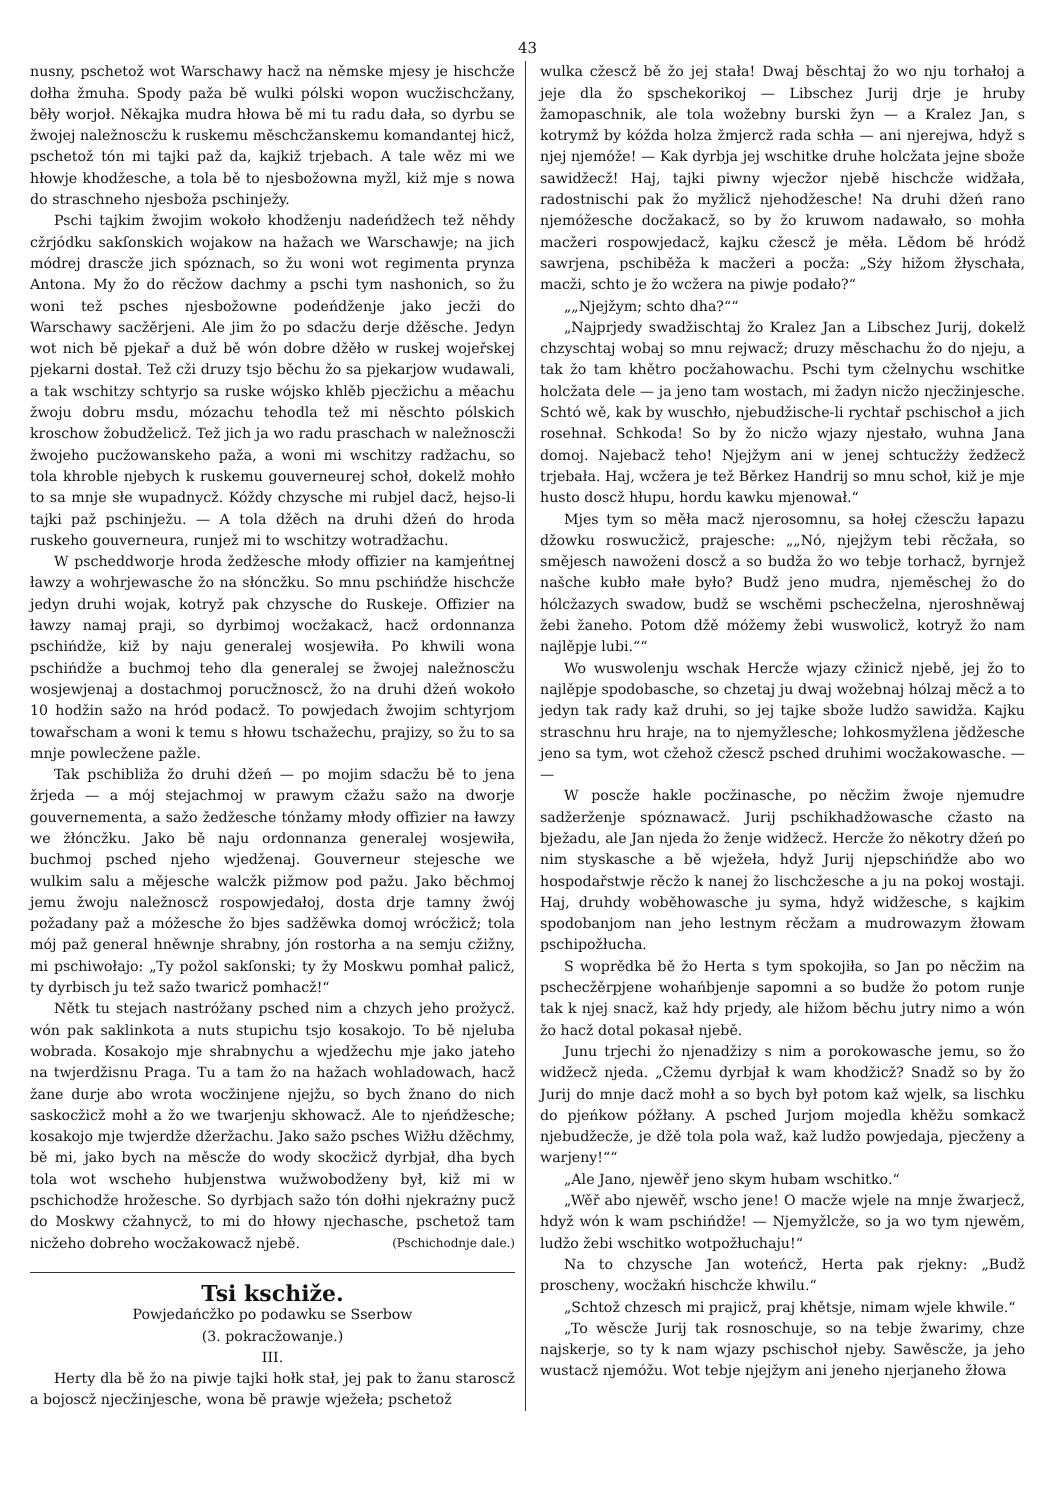43
nusny, pschetož wot Warschawy hacž na němske mjesy je hischcže dołha žmuha. Spody paža bě wulki pólski wopon wucžischcžany, běły worjoł. Někajka mudra hłowa bě mi tu radu dała, so dyrbu se žwojej naležnoscžu k ruskemu měschcžanskemu komandantej hicž, pschetož tón mi tajki paž da, kajkiž trjebach. A tale wěz mi we hłowje khodžesche, a tola bě to njesbožowna myžl, kiž mje s nowa do straschneho njesboža pschinježy.
Pschi tajkim žwojim wokoło khodženju nadeńdžech tež něhdy cžrjódku sakſonskich wojakow na hažach we Warschawje; na jich módrej drascže jich spóznach, so žu woni wot regimenta prynza Antona. My žo do rěcžow dachmy a pschi tym nashonich, so žu woni tež psches njesbožowne podeńdženje jako jecži do Warschawy sacžěrjeni. Ale jim žo po sdacžu derje džěsche. Jedyn wot nich bě pjekař a duž bě wón dobre džěło w ruskej wojeřskej pjekarni dostał. Tež cži druzy tsjo běchu žo sa pjekarjow wudawali, a tak wschitzy schtyrjo sa ruske wójsko khlěb pjecžichu a měachu žwoju dobru msdu, mózachu tehodla tež mi něschto pólskich kroschow žobudželicž. Tež jich ja wo radu praschach w naležnoscži žwojeho pucžowanskeho paža, a woni mi wschitzy radžachu, so tola khroble njebych k ruskemu gouverneurej schoł, dokelž mohło to sa mnje słe wupadnycž. Kóždy chzysche mi rubjel dacž, hejso-li tajki paž pschinježu. — A tola džěch na druhi džeń do hroda ruskeho gouverneura, runjež mi to wschitzy wotradžachu.
W pscheddworje hroda žedžesche młody offizier na kamjeńtnej ławzy a wohrjewasche žo na słóncžku. So mnu pschińdže hischcže jedyn druhi wojak, kotryž pak chzysche do Ruskeje. Offizier na ławzy namaj praji, so dyrbimoj wocžakacž, hacž ordonnanza pschińdže, kiž by naju generalej wosjewiła. Po khwili wona pschińdže a buchmoj teho dla generalej se žwojej naležnoscžu wosjewjenaj a dostachmoj porucžnoscž, žo na druhi džeń wokoło 10 hodžin sažo na hród podacž. To powjedach žwojim schtyrjom towařscham a woni k temu s hłowu tschažechu, prajizy, so žu to sa mnje powlecžene pažle.
Tak pschibliža žo druhi džeń — po mojim sdacžu bě to jena žrjeda — a mój stejachmoj w prawym cžažu sažo na dworje gouvernementa, a sažo žedžesche tónžamy młody offizier na ławzy we žłóncžku. Jako bě naju ordonnanza generalej wosjewiła, buchmoj psched njeho wjedženaj. Gouverneur stejesche we wulkim salu a měјesche walcžk pižmow pod pažu. Jako běchmoj jemu žwoju naležnoscž rospowjedałoj, dosta drje tamny žwój požadany paž a móžesche žo bjes sadžěwka domoj wrócžicž; tola mój paž general hněwnje shrabny, jón rostorha a na semju cžižny, mi pschiwołajo: „Ty požol sakſonski; ty žy Moskwu pomhał palicž, ty dyrbisch ju tež sažo twaricž pomhacž!“
Nětk tu stejach nastróžany psched nim a chzych jeho prožycž. wón pak saklinkota a nuts stupichu tsjo kosakojo. To bě njeluba wobrada. Kosakojo mje shrabnychu a wjedžechu mje jako jateho na twjerdžisnu Praga. Tu a tam žo na hažach wohladowach, hacž žane durje abo wrota wocžinjene njejžu, so bych žnano do nich saskocžicž mohł a žo we twarjenju skhowacž. Ale to njeńdžesche; kosakojo mje twjerdže džeržachu. Jako sažo psches Wižłu džěchmy, bě mi, jako bych na měscže do wody skocžicž dyrbjał, dha bych tola wot wscheho hubjenstwa wužwobodženy był, kiž mi w pschichodže hrožesche. So dyrbjach sažo tón dołhi njekrażny pucž do Moskwy cžahnycž, to mi do hłowy njechasche, pschetož tam nicžeho dobreho wocžakowacž njebě. (Pschichodnje dale.)
Tsi kschiže.
Powjedańcžko po podawku se Sserbow
(3. pokracžowanje.)
III.
Herty dla bě žo na piwje tajki hołk stał, jej pak to žanu staroscž a bojoscž njecžinjesche, wona bě prawje wježeła; pschetož
wulka cžescž bě žo jej stała! Dwaj běschtaj žo wo nju torhałoj a jeje dla žo spschekorikoj — Libschez Jurij drje je hruby žamopaschnik, ale tola wožebny burski žyn — a Kralez Jan, s kotrymž by kóžda holza žmjercž rada schła — ani njerejwa, hdyž s njej njemóže! — Kak dyrbja jej wschitke druhe holcžata jejne sbože sawidžecž! Haj, tajki piwny wjecžor njebě hischcže widžała, radostnischi pak žo myžlicž njehodžesche! Na druhi džeń rano njemóžesche docžakacž, so by žo kruwom nadawało, so mohła macžeri rospowjedacž, kajku cžescž je měła. Lědom bě hródž sawrjena, pschiběža k macžeri a pocža: „Sży hižom žłyschała, macži, schto je žo wcžera na piwje podało?“
„„Njejžym; schto dha?““
„Najprjedy swadžischtaj žo Kralez Jan a Libschez Jurij, dokelž chzyschtaj wobaj so mnu rejwacž; druzy měschachu žo do njeju, a tak žo tam khětro pocžahowachu. Pschi tym cželnychu wschitke holcžata dele — ja jeno tam wostach, mi žadyn nicžo njecžinjesche. Schtó wě, kak by wuschło, njebudžische-li rychtař pschischoł a jich rosehnał. Schkoda! So by žo nicžo wjazy njestało, wuhna Jana domoj. Najebacž teho! Njejžym ani w jenej schtucžży žedžecž trjebała. Haj, wcžera je tež Běrkez Handrij so mnu schoł, kiž je mje husto doscž hłupu, hordu kawku mjenował.“
Mjes tym so měła macž njerosomnu, sa hołej cžescžu łapazu džowku roswucžicž, prajesche: „„Nó, njejžym tebi rěcžała, so smějesch nawoženi doscž a so budža žo wo tebje torhacž, byrnjež našche kubło małe było? Budž jeno mudra, njeměschej žo do hólcžazych swadow, budž se wschěmi pschecželna, njeroshněwaj žebi žaneho. Potom džě móžemy žebi wuswolicž, kotryž žo nam najlěpje lubi.““
Wo wuswolenju wschak Hercže wjazy cžinicž njebě, jej žo to najlěpje spodobasche, so chzetaj ju dwaj wožebnaj hólzaj měcž a to jedyn tak rady kaž druhi, so jej tajke sbože ludžo sawidža. Kajku straschnu hru hraje, na to njemyžlesche; lohkosmyžlena jědžesche jeno sa tym, wot cžehož cžescž psched druhimi wocžakowasche. — —
W poscže hakle pocžinasche, po něcžim žwoje njemudre sadžerženje spóznawacž. Jurij pschikhadžowasche cžasto na bježadu, ale Jan njeda žo ženje widžecž. Hercže žo někotry džeń po nim styskasche a bě wježeła, hdyž Jurij njepschińdže abo wo hospodařstwje rěcžo k nanej žo lischcžesche a ju na pokoj wostaji. Haj, druhdy woběhowasche ju syma, hdyž widžesche, s kajkim spodobanjom nan jeho lestnym rěcžam a mudrowazym žłowam pschipožłucha.
S woprědka bě žo Herta s tym spokojiła, so Jan po něcžim na pschecžěrpjene wohańbjenje sapomni a so budže žo potom runje tak k njej snacž, kaž hdy prjedy, ale hižom běchu jutry nimo a wón žo hacž dotal pokasał njebě.
Junu trjechi žo njenadžizy s nim a porokowasche jemu, so žo widžecž njeda. „Cžemu dyrbjał k wam khodžicž? Snadž so by žo Jurij do mnje dacž mohł a so bych był potom kaž wjelk, sa lischku do pjeńkow póžłany. A psched Jurjom mojedla khěžu somkacž njebudžecže, je džě tola pola waž, kaž ludžo powjedaja, pjecženy a warjeny!““
„Ale Jano, njewěř jeno skym hubam wschitko.“
„Wěř abo njewěř, wscho jene! O macže wjele na mnje žwarjecž, hdyž wón k wam pschińdže! — Njemyžlcže, so ja wo tym njewěm, ludžo žebi wschitko wotpožłuchaju!“
Na to chzysche Jan woteńcž, Herta pak rjekny: „Budž proschenу, wocžakń hischcže khwilu.“
„Schtož chzesch mi prajicž, praj khětsje, nimam wjele khwile.“
„To wěscže Jurij tak rosnoschuje, so na tebje žwarimy, chze najskerje, so ty k nam wjazy pschischoł njeby. Sawěscže, ja jeho wustacž njemóžu. Wot tebje njejžym ani jeneho njerjaneho žłowa